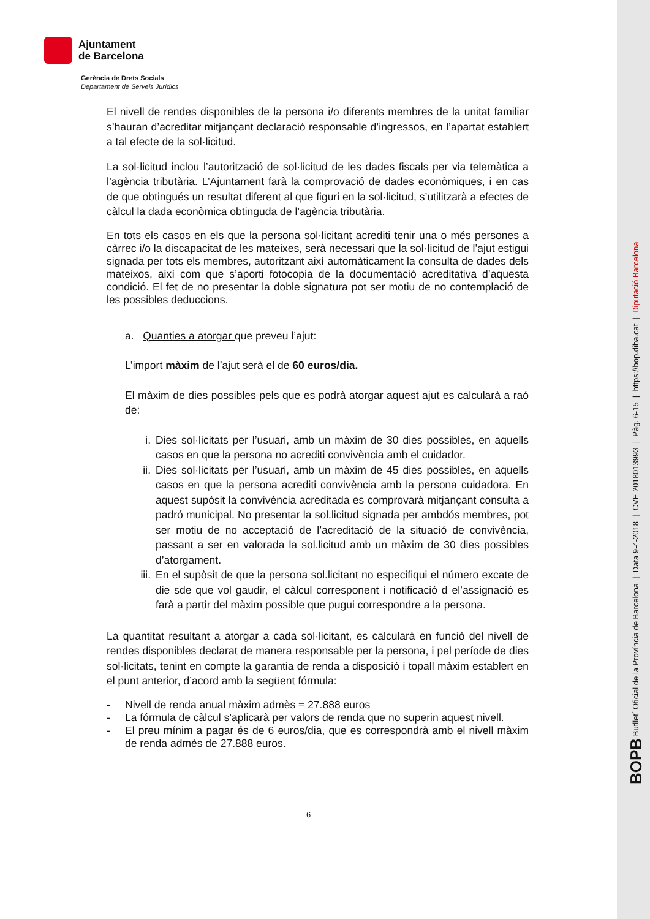Ajuntament
de Barcelona
Gerència de Drets Socials
Departament de Serveis Jurídics
El nivell de rendes disponibles de la persona i/o diferents membres de la unitat familiar s’hauran d’acreditar mitjançant declaració responsable d’ingressos, en l’apartat establert a tal efecte de la sol·licitud.
La sol·licitud inclou l’autorització de sol·licitud de les dades fiscals per via telemàtica a l’agència tributària. L’Ajuntament farà la comprovació de dades econòmiques, i en cas de que obtingués un resultat diferent al que figuri en la sol·licitud, s’utilitzarà a efectes de càlcul la dada econòmica obtinguda de l’agència tributària.
En tots els casos en els que la persona sol·licitant acrediti tenir una o més persones a càrrec i/o la discapacitat de les mateixes, serà necessari que la sol·licitud de l’ajut estigui signada per tots els membres, autoritzant així automàticament la consulta de dades dels mateixos, així com que s’aporti fotocopia de la documentació acreditativa d’aquesta condició. El fet de no presentar la doble signatura pot ser motiu de no contemplació de les possibles deduccions.
a. Quanties a atorgar que preveu l’ajut:
L’import màxim de l’ajut serà el de 60 euros/dia.
El màxim de dies possibles pels que es podrà atorgar aquest ajut es calcularà a raó de:
i. Dies sol·licitats per l’usuari, amb un màxim de 30 dies possibles, en aquells casos en que la persona no acrediti convivència amb el cuidador.
ii. Dies sol·licitats per l’usuari, amb un màxim de 45 dies possibles, en aquells casos en que la persona acrediti convivència amb la persona cuidadora. En aquest supòsit la convivència acreditada es comprovarà mitjançant consulta a padró municipal. No presentar la sol.licitud signada per ambdós membres, pot ser motiu de no acceptació de l’acreditació de la situació de convivència, passant a ser en valorada la sol.licitud amb un màxim de 30 dies possibles d’atorgament.
iii. En el supòsit de que la persona sol.licitant no especifiqui el número excate de die sde que vol gaudir, el càlcul corresponent i notificació d el’assignació es farà a partir del màxim possible que pugui correspondre a la persona.
La quantitat resultant a atorgar a cada sol·licitant, es calcularà en funció del nivell de rendes disponibles declarat de manera responsable per la persona, i pel període de dies sol·licitats, tenint en compte la garantia de renda a disposició i topall màxim establert en el punt anterior, d’acord amb la següent fórmula:
- Nivell de renda anual màxim admès = 27.888 euros
- La fórmula de càlcul s’aplicarà per valors de renda que no superin aquest nivell.
- El preu mínim a pagar és de 6 euros/dia, que es correspondrà amb el nivell màxim de renda admès de 27.888 euros.
6
BOPB Butlletí Oficial de la Província de Barcelona | Data 9-4-2018 | CVE 2018013993 | Pàg. 6-15 | https://bop.diba.cat | Diputació Barcelona